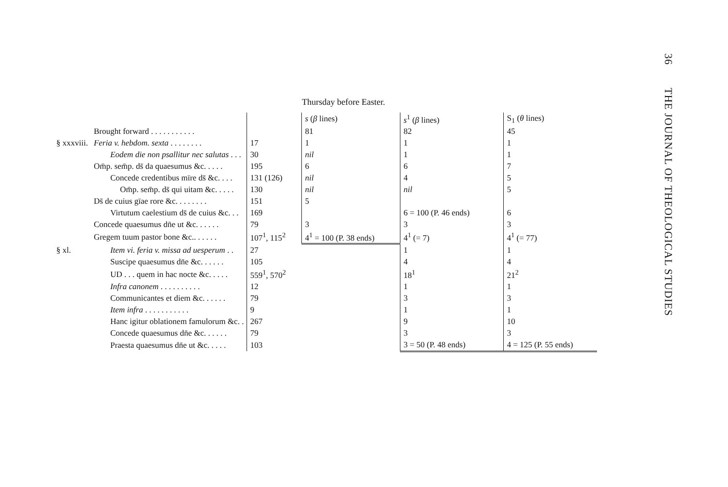36 THE JOURNAL OF THEOLOGICAL STUDIES
Thursday before Easter.
| | | | s ( β lines) | s<sup>1</sup> ( β lines) | S<sub>1</sub> ( θ lines) |
| --- | --- | --- | --- | --- | --- |
| | Brought forward . . . . . . . . . . . | | 81 | 82 | 45 |
| § xxxviii. | Feria v. hebdom. sexta . . . . . . . . | 17 | 1 | 1 | 1 |
| | Eodem die non psallitur nec salutas . . . | 30 | nil | 1 | 1 |
| | Om̄p. sem̄p. ds̄ da quaesumus &c. . . . . | 195 | 6 | 6 | 7 |
| | Concede credentibus mīre ds̄ &c. . . . | 131 (126) | nil | 4 | 5 |
| | Om̄p. sem̄p. ds̄ qui uitam &c. . . . . | 130 | nil | nil | 5 |
| | Ds̄ de cuius gīae rore &c. . . . . . . . | 151 | 5 | | |
| | Virtutum caelestium ds̄ de cuius &c. . . | 169 | | 6 = 100 (P. 46 ends) | 6 |
| | Concede quaesumus dn̄e ut &c. . . . . . | 79 | 3 | 3 | 3 |
| | Gregem tuum pastor bone &c.. . . . . . | 107<sup>1</sup>, 115<sup>2</sup> | 4<sup>1</sup> = 100 (P. 38 ends) | 4<sup>1</sup> (= 7) | 4<sup>1</sup> (= 77) |
| § xl. | Item vi. feria v. missa ad uesperum . . | 27 | | 1 | 1 |
| | Suscipe quaesumus dn̄e &c. . . . . . | 105 | | 4 | 4 |
| | UD . . . quem in hac nocte &c. . . . . | 559<sup>1</sup>, 570<sup>2</sup> | | 18<sup>1</sup> | 21<sup>2</sup> |
| | Infra canonem . . . . . . . . . . | 12 | | 1 | 1 |
| | Communicantes et diem &c. . . . . . | 79 | | 3 | 3 |
| | Item infra . . . . . . . . . . . | 9 | | 1 | 1 |
| | Hanc igitur oblationem famulorum &c. . | 267 | | 9 | 10 |
| | Concede quaesumus dn̄e &c. . . . . . | 79 | | 3 | 3 |
| | Praesta quaesumus dn̄e ut &c. . . . . | 103 | | 3 = 50 (P. 48 ends) | 4 = 125 (P. 55 ends) |